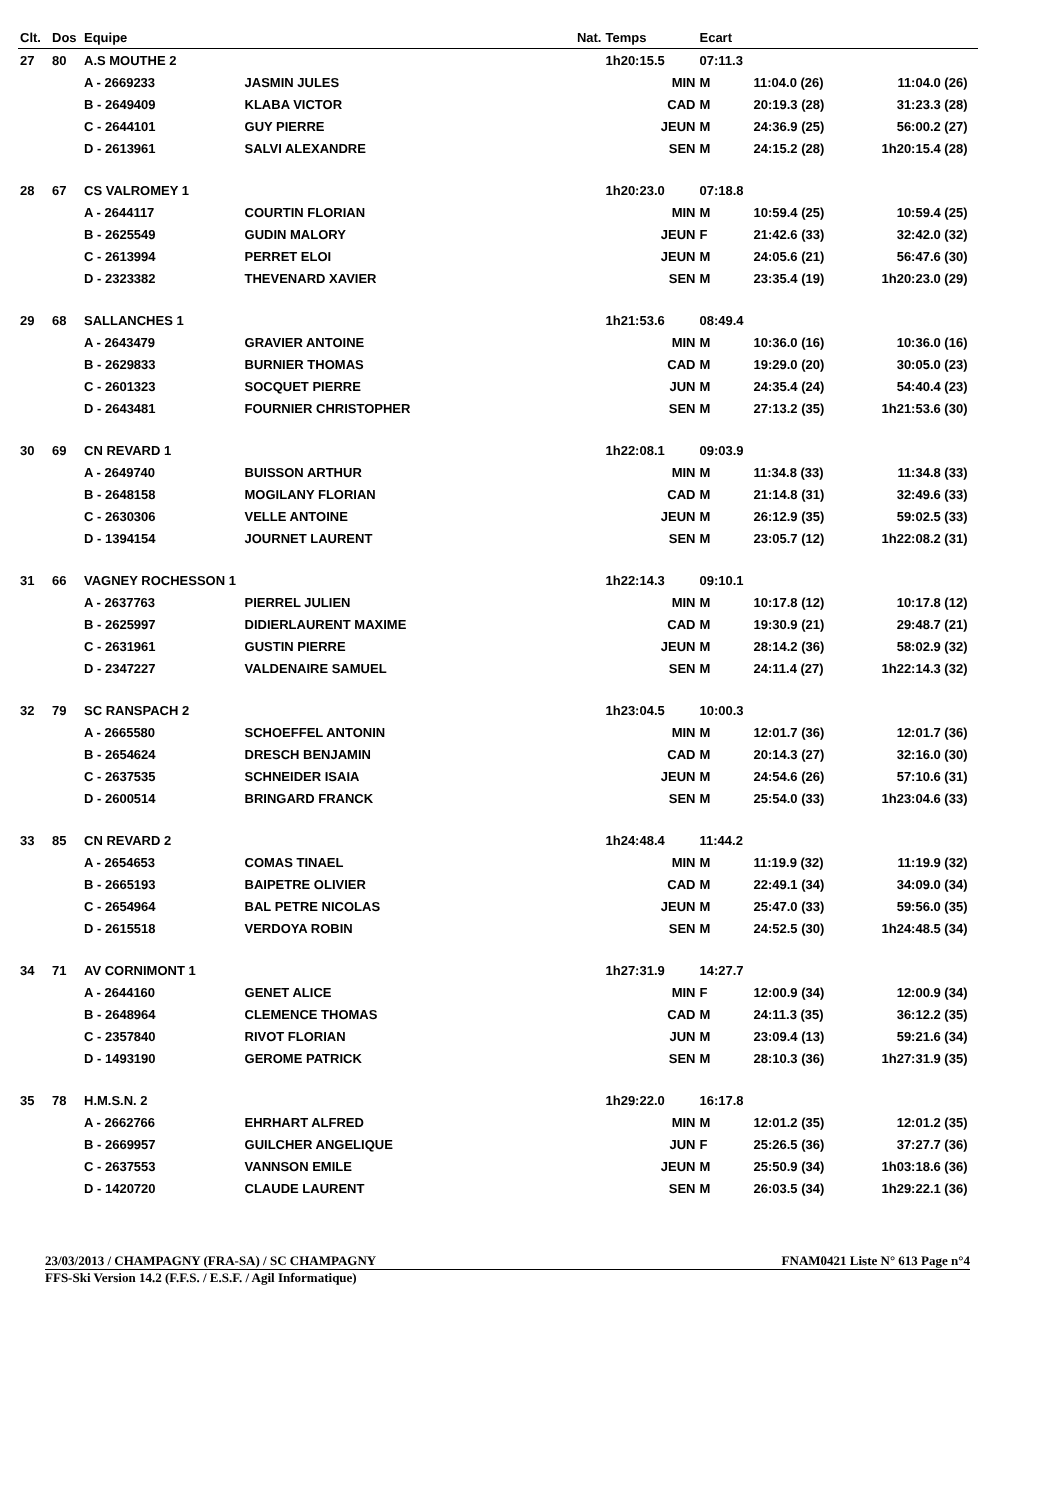| Clt. | Dos | Equipe | | Nat. | Temps | Ecart | | | |
| --- | --- | --- | --- | --- | --- | --- | --- | --- | --- |
| 27 | 80 | A.S MOUTHE 2 | | | 1h20:15.5 | 07:11.3 | | | |
| | | A - 2669233 | JASMIN JULES | | MIN | M | 11:04.0 (26) | 11:04.0 (26) | |
| | | B - 2649409 | KLABA VICTOR | | CAD | M | 20:19.3 (28) | 31:23.3 (28) | |
| | | C - 2644101 | GUY PIERRE | | JEUN | M | 24:36.9 (25) | 56:00.2 (27) | |
| | | D - 2613961 | SALVI ALEXANDRE | | SEN | M | 24:15.2 (28) | 1h20:15.4 (28) | |
| 28 | 67 | CS VALROMEY 1 | | | 1h20:23.0 | 07:18.8 | | | |
| | | A - 2644117 | COURTIN FLORIAN | | MIN | M | 10:59.4 (25) | 10:59.4 (25) | |
| | | B - 2625549 | GUDIN MALORY | | JEUN | F | 21:42.6 (33) | 32:42.0 (32) | |
| | | C - 2613994 | PERRET ELOI | | JEUN | M | 24:05.6 (21) | 56:47.6 (30) | |
| | | D - 2323382 | THEVENARD XAVIER | | SEN | M | 23:35.4 (19) | 1h20:23.0 (29) | |
| 29 | 68 | SALLANCHES 1 | | | 1h21:53.6 | 08:49.4 | | | |
| | | A - 2643479 | GRAVIER ANTOINE | | MIN | M | 10:36.0 (16) | 10:36.0 (16) | |
| | | B - 2629833 | BURNIER THOMAS | | CAD | M | 19:29.0 (20) | 30:05.0 (23) | |
| | | C - 2601323 | SOCQUET PIERRE | | JUN | M | 24:35.4 (24) | 54:40.4 (23) | |
| | | D - 2643481 | FOURNIER CHRISTOPHER | | SEN | M | 27:13.2 (35) | 1h21:53.6 (30) | |
| 30 | 69 | CN REVARD 1 | | | 1h22:08.1 | 09:03.9 | | | |
| | | A - 2649740 | BUISSON ARTHUR | | MIN | M | 11:34.8 (33) | 11:34.8 (33) | |
| | | B - 2648158 | MOGILANY FLORIAN | | CAD | M | 21:14.8 (31) | 32:49.6 (33) | |
| | | C - 2630306 | VELLE ANTOINE | | JEUN | M | 26:12.9 (35) | 59:02.5 (33) | |
| | | D - 1394154 | JOURNET LAURENT | | SEN | M | 23:05.7 (12) | 1h22:08.2 (31) | |
| 31 | 66 | VAGNEY ROCHESSON 1 | | | 1h22:14.3 | 09:10.1 | | | |
| | | A - 2637763 | PIERREL JULIEN | | MIN | M | 10:17.8 (12) | 10:17.8 (12) | |
| | | B - 2625997 | DIDIERLAURENT MAXIME | | CAD | M | 19:30.9 (21) | 29:48.7 (21) | |
| | | C - 2631961 | GUSTIN PIERRE | | JEUN | M | 28:14.2 (36) | 58:02.9 (32) | |
| | | D - 2347227 | VALDENAIRE SAMUEL | | SEN | M | 24:11.4 (27) | 1h22:14.3 (32) | |
| 32 | 79 | SC RANSPACH 2 | | | 1h23:04.5 | 10:00.3 | | | |
| | | A - 2665580 | SCHOEFFEL ANTONIN | | MIN | M | 12:01.7 (36) | 12:01.7 (36) | |
| | | B - 2654624 | DRESCH BENJAMIN | | CAD | M | 20:14.3 (27) | 32:16.0 (30) | |
| | | C - 2637535 | SCHNEIDER ISAIA | | JEUN | M | 24:54.6 (26) | 57:10.6 (31) | |
| | | D - 2600514 | BRINGARD FRANCK | | SEN | M | 25:54.0 (33) | 1h23:04.6 (33) | |
| 33 | 85 | CN REVARD 2 | | | 1h24:48.4 | 11:44.2 | | | |
| | | A - 2654653 | COMAS TINAEL | | MIN | M | 11:19.9 (32) | 11:19.9 (32) | |
| | | B - 2665193 | BAIPETRE OLIVIER | | CAD | M | 22:49.1 (34) | 34:09.0 (34) | |
| | | C - 2654964 | BAL PETRE NICOLAS | | JEUN | M | 25:47.0 (33) | 59:56.0 (35) | |
| | | D - 2615518 | VERDOYA ROBIN | | SEN | M | 24:52.5 (30) | 1h24:48.5 (34) | |
| 34 | 71 | AV CORNIMONT 1 | | | 1h27:31.9 | 14:27.7 | | | |
| | | A - 2644160 | GENET ALICE | | MIN | F | 12:00.9 (34) | 12:00.9 (34) | |
| | | B - 2648964 | CLEMENCE THOMAS | | CAD | M | 24:11.3 (35) | 36:12.2 (35) | |
| | | C - 2357840 | RIVOT FLORIAN | | JUN | M | 23:09.4 (13) | 59:21.6 (34) | |
| | | D - 1493190 | GEROME PATRICK | | SEN | M | 28:10.3 (36) | 1h27:31.9 (35) | |
| 35 | 78 | H.M.S.N. 2 | | | 1h29:22.0 | 16:17.8 | | | |
| | | A - 2662766 | EHRHART ALFRED | | MIN | M | 12:01.2 (35) | 12:01.2 (35) | |
| | | B - 2669957 | GUILCHER ANGELIQUE | | JUN | F | 25:26.5 (36) | 37:27.7 (36) | |
| | | C - 2637553 | VANNSON EMILE | | JEUN | M | 25:50.9 (34) | 1h03:18.6 (36) | |
| | | D - 1420720 | CLAUDE LAURENT | | SEN | M | 26:03.5 (34) | 1h29:22.1 (36) | |
23/03/2013 / CHAMPAGNY (FRA-SA) / SC CHAMPAGNY FNAM0421 Liste N° 613 Page n°4
FFS-Ski Version 14.2 (F.F.S. / E.S.F. / Agil Informatique)